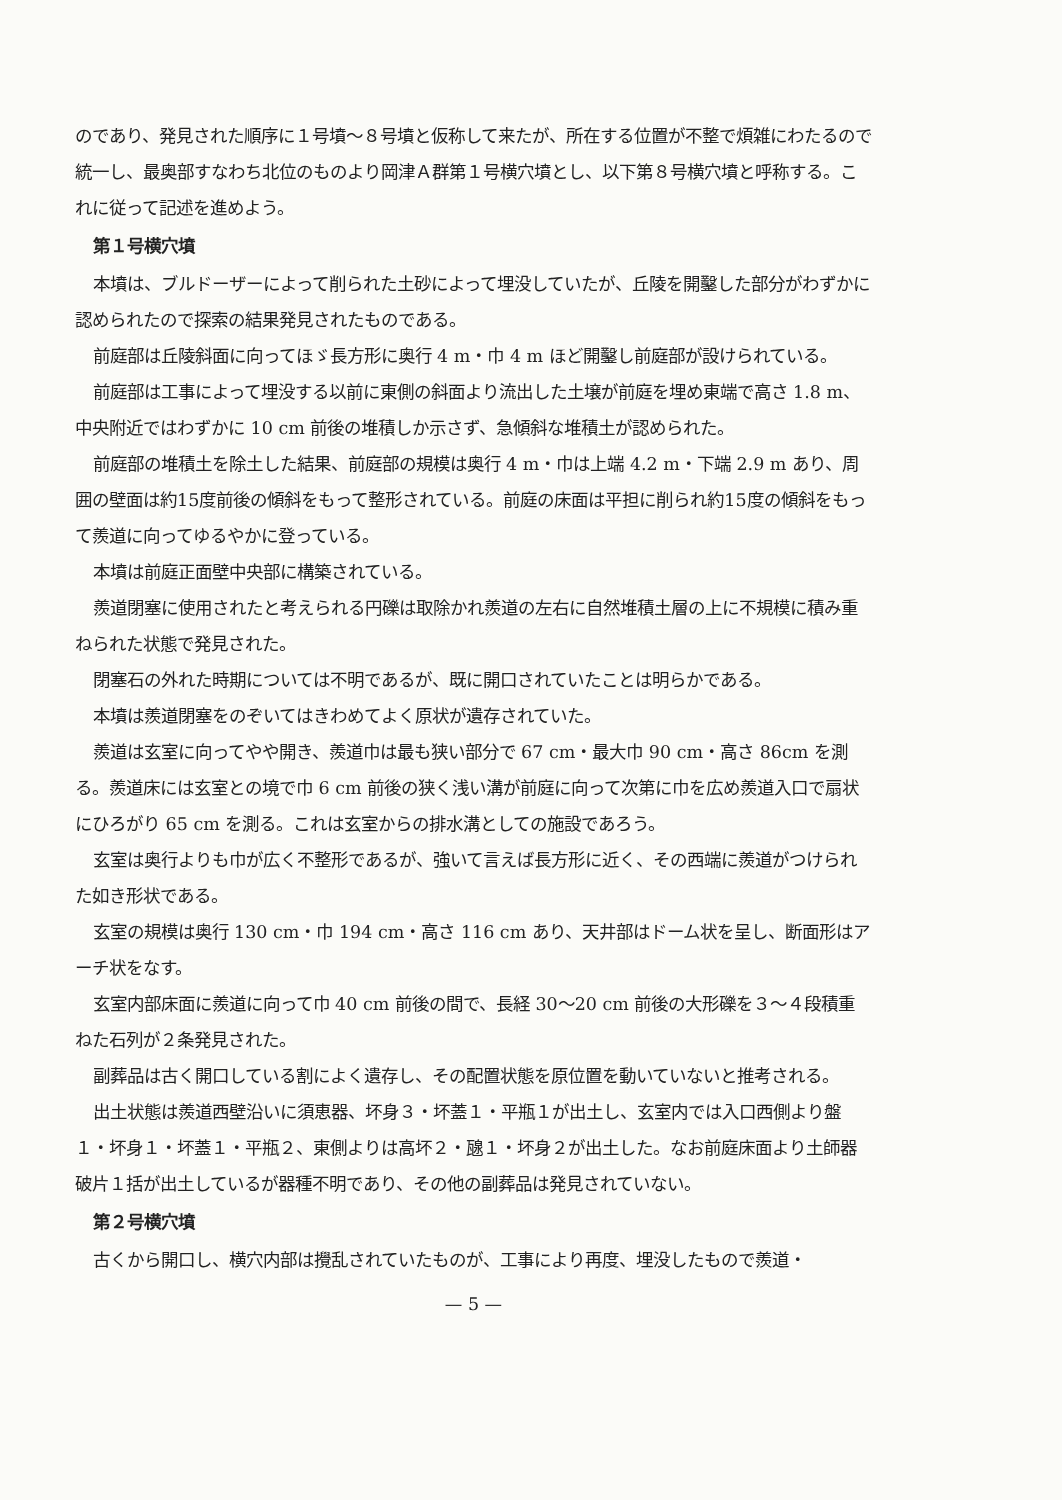のであり、発見された順序に１号墳〜８号墳と仮称して来たが、所在する位置が不整で煩雑にわたるので統一し、最奥部すなわち北位のものより岡津Ａ群第１号横穴墳とし、以下第８号横穴墳と呼称する。これに従って記述を進めよう。
第１号横穴墳
本墳は、ブルドーザーによって削られた土砂によって埋没していたが、丘陵を開鑿した部分がわずかに認められたので探索の結果発見されたものである。
前庭部は丘陵斜面に向ってほゞ長方形に奥行 4 m・巾 4 m ほど開鑿し前庭部が設けられている。
前庭部は工事によって埋没する以前に東側の斜面より流出した土壌が前庭を埋め東端で高さ 1.8 m、中央附近ではわずかに 10 cm 前後の堆積しか示さず、急傾斜な堆積土が認められた。
前庭部の堆積土を除土した結果、前庭部の規模は奥行 4 m・巾は上端 4.2 m・下端 2.9 m あり、周囲の壁面は約15度前後の傾斜をもって整形されている。前庭の床面は平担に削られ約15度の傾斜をもって羨道に向ってゆるやかに登っている。
本墳は前庭正面壁中央部に構築されている。
羨道閉塞に使用されたと考えられる円礫は取除かれ羨道の左右に自然堆積土層の上に不規模に積み重ねられた状態で発見された。
閉塞石の外れた時期については不明であるが、既に開口されていたことは明らかである。
本墳は羨道閉塞をのぞいてはきわめてよく原状が遺存されていた。
羨道は玄室に向ってやや開き、羨道巾は最も狭い部分で 67 cm・最大巾 90 cm・高さ 86cm を測る。羨道床には玄室との境で巾 6 cm 前後の狭く浅い溝が前庭に向って次第に巾を広め羨道入口で扇状にひろがり 65 cm を測る。これは玄室からの排水溝としての施設であろう。
玄室は奥行よりも巾が広く不整形であるが、強いて言えば長方形に近く、その西端に羨道がつけられた如き形状である。
玄室の規模は奥行 130 cm・巾 194 cm・高さ 116 cm あり、天井部はドーム状を呈し、断面形はアーチ状をなす。
玄室内部床面に羨道に向って巾 40 cm 前後の間で、長経 30〜20 cm 前後の大形礫を３〜４段積重ねた石列が２条発見された。
副葬品は古く開口している割によく遺存し、その配置状態を原位置を動いていないと推考される。
出土状態は羨道西壁沿いに須恵器、坏身３・坏蓋１・平瓶１が出土し、玄室内では入口西側より盤１・坏身１・坏蓋１・平瓶２、東側よりは高坏２・𤭯１・坏身２が出土した。なお前庭床面より土師器破片１括が出土しているが器種不明であり、その他の副葬品は発見されていない。
第２号横穴墳
古くから開口し、横穴内部は攪乱されていたものが、工事により再度、埋没したもので羨道・
— 5 —